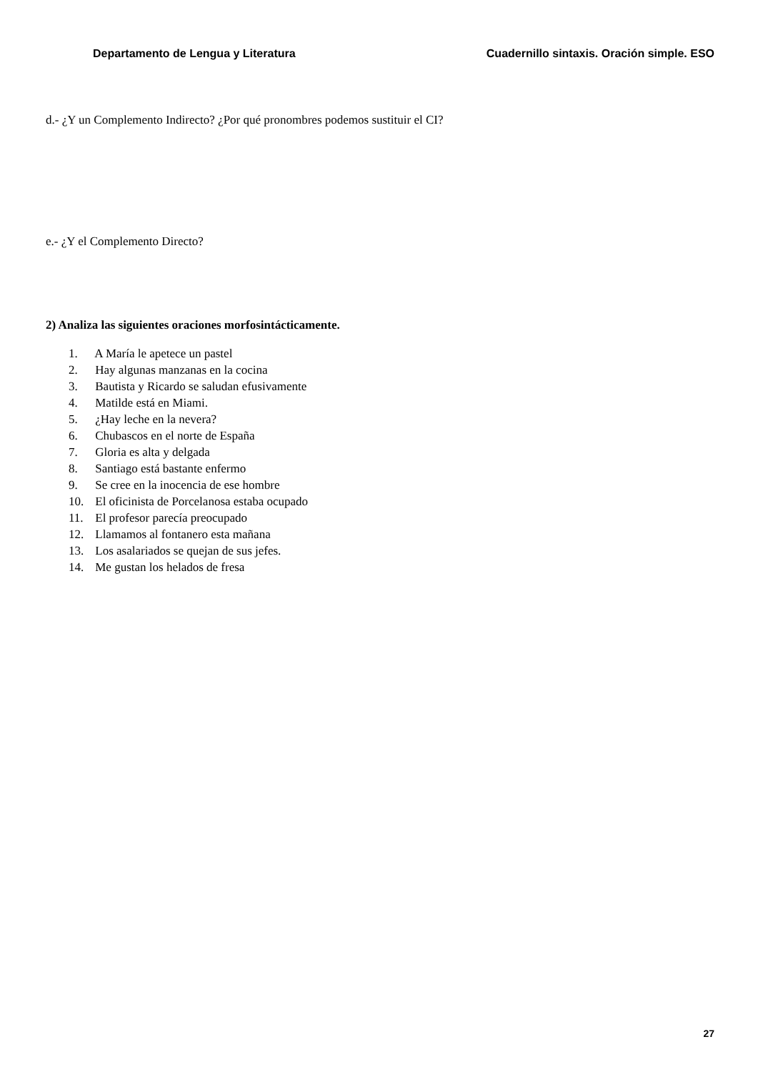Departamento de Lengua y Literatura Cuadernillo sintaxis. Oración simple. ESO
d.- ¿Y un Complemento Indirecto? ¿Por qué pronombres podemos sustituir el CI?
e.- ¿Y el Complemento Directo?
2) Analiza las siguientes oraciones morfosintácticamente.
1. A María le apetece un pastel
2. Hay algunas manzanas en la cocina
3. Bautista y Ricardo se saludan efusivamente
4. Matilde está en Miami.
5. ¿Hay leche en la nevera?
6. Chubascos en el norte de España
7. Gloria es alta y delgada
8. Santiago está bastante enfermo
9. Se cree en la inocencia de ese hombre
10. El oficinista de Porcelanosa estaba ocupado
11. El profesor parecía preocupado
12. Llamamos al fontanero esta mañana
13. Los asalariados se quejan de sus jefes.
14. Me gustan los helados de fresa
27